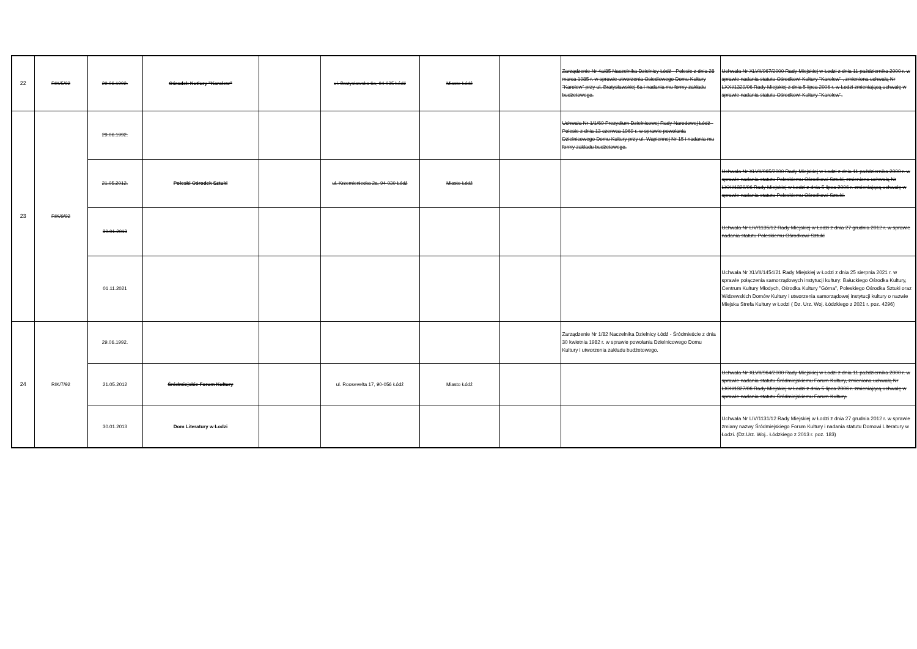| 22 | RIK/5/92 | 29.06.1992. | Ośrodek Kutlury "Karolew" | | ul. Bratysławska 6a, 94-035 Łódź | Miasto Łódź | | Zarządzenie Nr 4a/85 Naczelnika Dzielnicy Łódź - Polesie z dnia 28 marca 1985 r. w sprawie utworzenia Osiedlowego Domu Kultury "Karolew" przy ul. Bratysławskiej 6a i nadania mu formy zakładu budżetowego. | Uchwała Nr XLVII/967/2000 Rady Miejskiej w Łodzi z dnia 11 października 2000 r. w sprawie nadania statutu Ośrodkowi Kultury "Karolew" , zmieniona uchwałą Nr LXXI/1329/06 Rady Miejskiej z dnia 5 lipca 2006 r. w Łodzi zmieniającą uchwałę w sprawie nadania statutu Ośrodkowi Kultury "Karolew". |
| 23 | RIK/9/92 | 29.06.1992. | | | | | | Uchwała Nr 1/1/69 Prezydium Dzielnicowej Rady Narodowej Łódź - Polesie z dnia 13 czerwca 1969 r. w sprawie powołania Dzielnicowego Domu Kultury przy ul. Wapiennej Nr 15 i nadania mu formy zakładu budżetowego. | |
| | | 21.05.2012. | Poleski Ośrodek Sztuki | | ul. Krzemieniecka 2a, 94-030 Łódź | Miasto Łódź | | | Uchwała Nr XLVII/965/2000 Rady Miejskiej w Łodzi z dnia 11 października 2000 r. w sprawie nadania statutu Poleskiemu Ośrodkowi Sztuki, zmieniona uchwałą Nr LXXI/1329/06 Rady Miejskiej w Łodzi z dnia 5 lipca 2006 r. zmieniającą uchwałę w sprawie nadania statutu Poleskiemu Ośrodkowi Sztuki. |
| | | 30.01.2013 | | | | | | | Uchwała Nr LIV/1135/12 Rady Miejskiej w Łodzi z dnia 27 grudnia 2012 r. w sprawie nadania statutu Poleskiemu Ośrodkowi Sztuki |
| | | 01.11.2021 | | | | | | | Uchwała Nr XLVII/1454/21 Rady Miejskiej w Łodzi z dnia 25 sierpnia 2021 r. w sprawie połączenia samorządowych instytucji kultury: Bałuckiego Ośrodka Kultury, Centrum Kultury Młodych, Ośrodka Kultury "Górna", Poleskiego Ośrodka Sztuki oraz Widzewskich Domów Kultury i utworzenia samorządowej instytucji kultury o nazwie Miejska Strefa Kultury w Łodzi ( Dz. Urz. Woj. Łódzkiego z 2021 r. poz. 4296) |
| 24 | RIK/7/92 | 29.06.1992. | | | | | | Zarządzenie Nr 1/82 Naczelnika Dzielnicy Łódź - Śródmieście z dnia 30 kwietnia 1982 r. w sprawie powołania Dzielnicowego Domu Kultury i utworzenia zakładu budżetowego. | |
| | | 21.05.2012 | Śródmiejskie Forum Kultury | | ul. Roosevelta 17, 90-056 Łódź | Miasto Łódź | | | Uchwała Nr XLVII/964/2000 Rady Miejskiej w Łodzi z dnia 11 października 2000 r. w sprawie nadania statutu Śródmiejskiemu Forum Kultury, zmieniona uchwałą Nr LXXI/1327/06 Rady Miejskiej w Łodzi z dnia 5 lipca 2006 r. zmieniającą uchwałę w sprawie nadania statutu Śródmiejskiemu Forum Kultury. |
| | | 30.01.2013 | Dom Literatury w Łodzi | | | | | | Uchwała Nr LIV/1131/12 Rady Miejskiej w Łodzi z dnia 27 grudnia 2012 r. w sprawie zmiany nazwy Śródmiejskiego Forum Kultury i nadania statutu Domowi Literatury w Łodzi. (Dz.Urz. Woj.. Łódzkiego z 2013 r. poz. 183) |